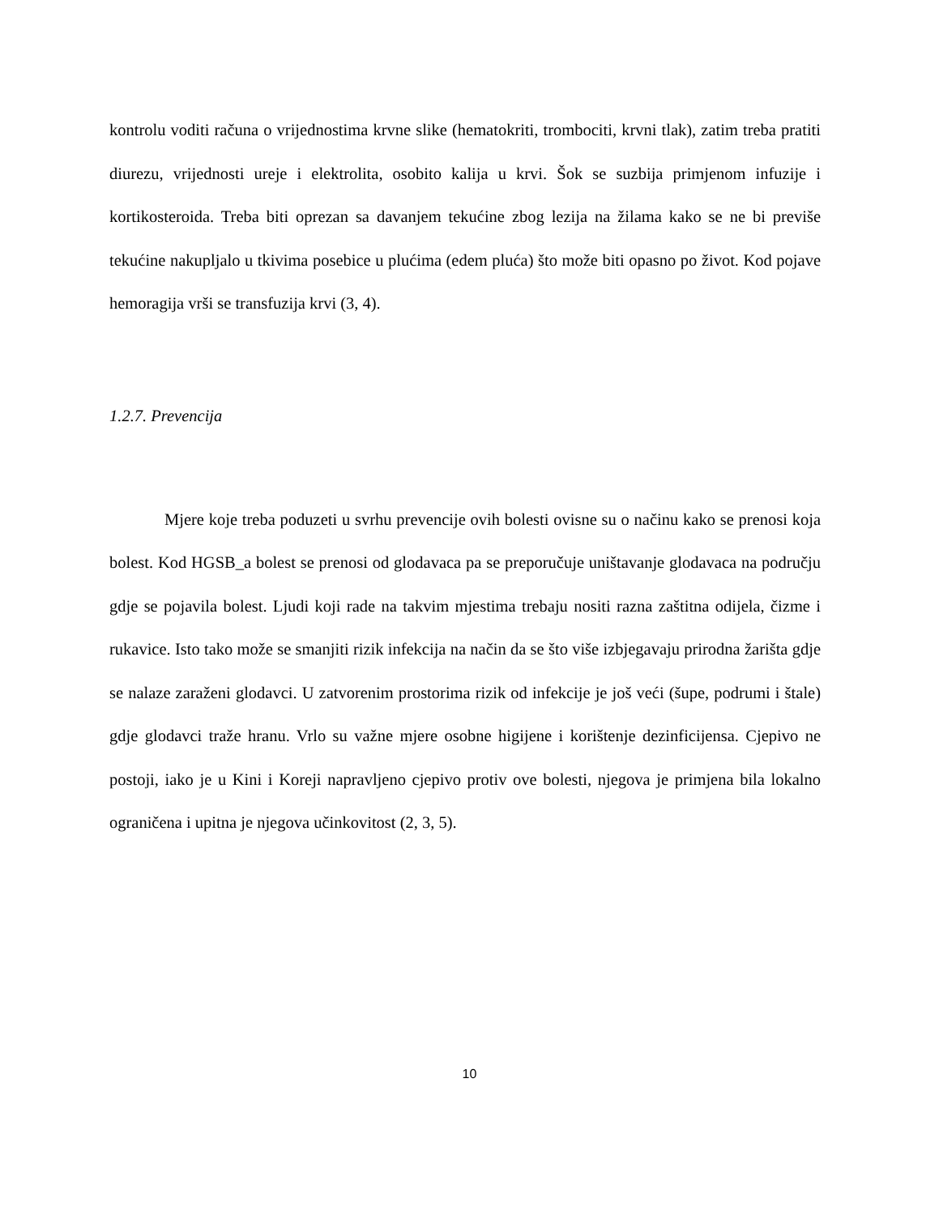kontrolu voditi računa o vrijednostima krvne slike (hematokriti, trombociti, krvni tlak), zatim treba pratiti diurezu, vrijednosti ureje i elektrolita, osobito kalija u krvi. Šok se suzbija primjenom infuzije i kortikosteroida. Treba biti oprezan sa davanjem tekućine zbog lezija na žilama kako se ne bi previše tekućine nakupljalo u tkivima posebice u plućima (edem pluća) što može biti opasno po život. Kod pojave hemoragija vrši se transfuzija krvi (3, 4).
1.2.7. Prevencija
Mjere koje treba poduzeti u svrhu prevencije ovih bolesti ovisne su o načinu kako se prenosi koja bolest. Kod HGSB_a bolest se prenosi od glodavaca pa se preporučuje uništavanje glodavaca na području gdje se pojavila bolest. Ljudi koji rade na takvim mjestima trebaju nositi razna zaštitna odijela, čizme i rukavice. Isto tako može se smanjiti rizik infekcija na način da se što više izbjegavaju prirodna žarišta gdje se nalaze zaraženi glodavci. U zatvorenim prostorima rizik od infekcije je još veći (šupe, podrumi i štale) gdje glodavci traže hranu. Vrlo su važne mjere osobne higijene i korištenje dezinficijensa. Cjepivo ne postoji, iako je u Kini i Koreji napravljeno cjepivo protiv ove bolesti, njegova je primjena bila lokalno ograničena i upitna je njegova učinkovitost (2, 3, 5).
10